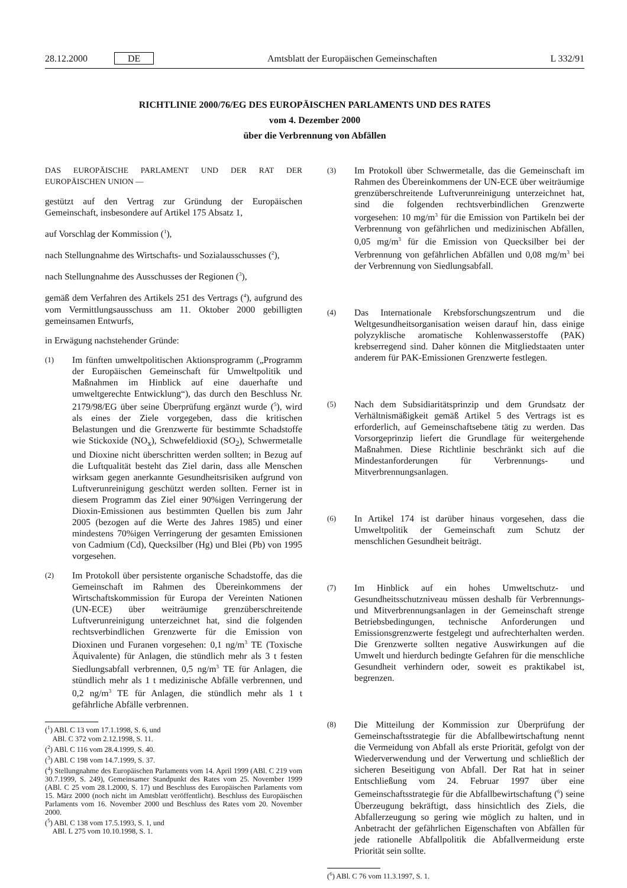28.12.2000 DE Amtsblatt der Europäischen Gemeinschaften L 332/91
RICHTLINIE 2000/76/EG DES EUROPÄISCHEN PARLAMENTS UND DES RATES
vom 4. Dezember 2000
über die Verbrennung von Abfällen
DAS EUROPÄISCHE PARLAMENT UND DER RAT DER EUROPÄISCHEN UNION —
gestützt auf den Vertrag zur Gründung der Europäischen Gemeinschaft, insbesondere auf Artikel 175 Absatz 1,
auf Vorschlag der Kommission (<sup>1</sup>),
nach Stellungnahme des Wirtschafts- und Sozialausschusses (<sup>2</sup>),
nach Stellungnahme des Ausschusses der Regionen (<sup>3</sup>),
gemäß dem Verfahren des Artikels 251 des Vertrags (<sup>4</sup>), aufgrund des vom Vermittlungsausschuss am 11. Oktober 2000 gebilligten gemeinsamen Entwurfs,
in Erwägung nachstehender Gründe:
(1) Im fünften umweltpolitischen Aktionsprogramm („Programm der Europäischen Gemeinschaft für Umweltpolitik und Maßnahmen im Hinblick auf eine dauerhafte und umweltgerechte Entwicklung“), das durch den Beschluss Nr. 2179/98/EG über seine Überprüfung ergänzt wurde (<sup>5</sup>), wird als eines der Ziele vorgegeben, dass die kritischen Belastungen und die Grenzwerte für bestimmte Schadstoffe wie Stickoxide (NO<sub>x</sub>), Schwefeldioxid (SO<sub>2</sub>), Schwermetalle und Dioxine nicht überschritten werden sollten; in Bezug auf die Luftqualität besteht das Ziel darin, dass alle Menschen wirksam gegen anerkannte Gesundheitsrisiken aufgrund von Luftverunreinigung geschützt werden sollten. Ferner ist in diesem Programm das Ziel einer 90%igen Verringerung der Dioxin-Emissionen aus bestimmten Quellen bis zum Jahr 2005 (bezogen auf die Werte des Jahres 1985) und einer mindestens 70%igen Verringerung der gesamten Emissionen von Cadmium (Cd), Quecksilber (Hg) und Blei (Pb) von 1995 vorgesehen.
(2) Im Protokoll über persistente organische Schadstoffe, das die Gemeinschaft im Rahmen des Übereinkommens der Wirtschaftskommission für Europa der Vereinten Nationen (UN-ECE) über weiträumige grenzüberschreitende Luftverunreinigung unterzeichnet hat, sind die folgenden rechtsverbindlichen Grenzwerte für die Emission von Dioxinen und Furanen vorgesehen: 0,1 ng/m<sup>3</sup> TE (Toxische Äquivalente) für Anlagen, die stündlich mehr als 3 t festen Siedlungsabfall verbrennen, 0,5 ng/m<sup>3</sup> TE für Anlagen, die stündlich mehr als 1 t medizinische Abfälle verbrennen, und 0,2 ng/m<sup>3</sup> TE für Anlagen, die stündlich mehr als 1 t gefährliche Abfälle verbrennen.
(<sup>1</sup>) ABl. C 13 vom 17.1.1998, S. 6, und
ABl. C 372 vom 2.12.1998, S. 11.
(<sup>2</sup>) ABl. C 116 vom 28.4.1999, S. 40.
(<sup>3</sup>) ABl. C 198 vom 14.7.1999, S. 37.
(<sup>4</sup>) Stellungnahme des Europäischen Parlaments vom 14. April 1999 (ABl. C 219 vom 30.7.1999, S. 249), Gemeinsamer Standpunkt des Rates vom 25. November 1999 (ABl. C 25 vom 28.1.2000, S. 17) und Beschluss des Europäischen Parlaments vom 15. März 2000 (noch nicht im Amtsblatt veröffentlicht). Beschluss des Europäischen Parlaments vom 16. November 2000 und Beschluss des Rates vom 20. November 2000.
(<sup>5</sup>) ABl. C 138 vom 17.5.1993, S. 1, und
ABl. L 275 vom 10.10.1998, S. 1.
(3) Im Protokoll über Schwermetalle, das die Gemeinschaft im Rahmen des Übereinkommens der UN-ECE über weiträumige grenzüberschreitende Luftverunreinigung unterzeichnet hat, sind die folgenden rechtsverbindlichen Grenzwerte vorgesehen: 10 mg/m<sup>3</sup> für die Emission von Partikeln bei der Verbrennung von gefährlichen und medizinischen Abfällen, 0,05 mg/m<sup>3</sup> für die Emission von Quecksilber bei der Verbrennung von gefährlichen Abfällen und 0,08 mg/m<sup>3</sup> bei der Verbrennung von Siedlungsabfall.
(4) Das Internationale Krebsforschungszentrum und die Weltgesundheitsorganisation weisen darauf hin, dass einige polyzyklische aromatische Kohlenwasserstoffe (PAK) krebserregend sind. Daher können die Mitgliedstaaten unter anderem für PAK-Emissionen Grenzwerte festlegen.
(5) Nach dem Subsidiaritätsprinzip und dem Grundsatz der Verhältnismäßigkeit gemäß Artikel 5 des Vertrags ist es erforderlich, auf Gemeinschaftsebene tätig zu werden. Das Vorsorgeprinzip liefert die Grundlage für weitergehende Maßnahmen. Diese Richtlinie beschränkt sich auf die Mindestanforderungen für Verbrennungs- und Mitverbrennungsanlagen.
(6) In Artikel 174 ist darüber hinaus vorgesehen, dass die Umweltpolitik der Gemeinschaft zum Schutz der menschlichen Gesundheit beiträgt.
(7) Im Hinblick auf ein hohes Umweltschutz- und Gesundheitsschutzniveau müssen deshalb für Verbrennungs- und Mitverbrennungsanlagen in der Gemeinschaft strenge Betriebsbedingungen, technische Anforderungen und Emissionsgrenzwerte festgelegt und aufrechterhalten werden. Die Grenzwerte sollten negative Auswirkungen auf die Umwelt und hierdurch bedingte Gefahren für die menschliche Gesundheit verhindern oder, soweit es praktikabel ist, begrenzen.
(8) Die Mitteilung der Kommission zur Überprüfung der Gemeinschaftsstrategie für die Abfallbewirtschaftung nennt die Vermeidung von Abfall als erste Priorität, gefolgt von der Wiederverwendung und der Verwertung und schließlich der sicheren Beseitigung von Abfall. Der Rat hat in seiner Entschließung vom 24. Februar 1997 über eine Gemeinschaftsstrategie für die Abfallbewirtschaftung (<sup>6</sup>) seine Überzeugung bekräftigt, dass hinsichtlich des Ziels, die Abfallerzeugung so gering wie möglich zu halten, und in Anbetracht der gefährlichen Eigenschaften von Abfällen für jede rationelle Abfallpolitik die Abfallvermeidung erste Priorität sein sollte.
(<sup>6</sup>) ABl. C 76 vom 11.3.1997, S. 1.